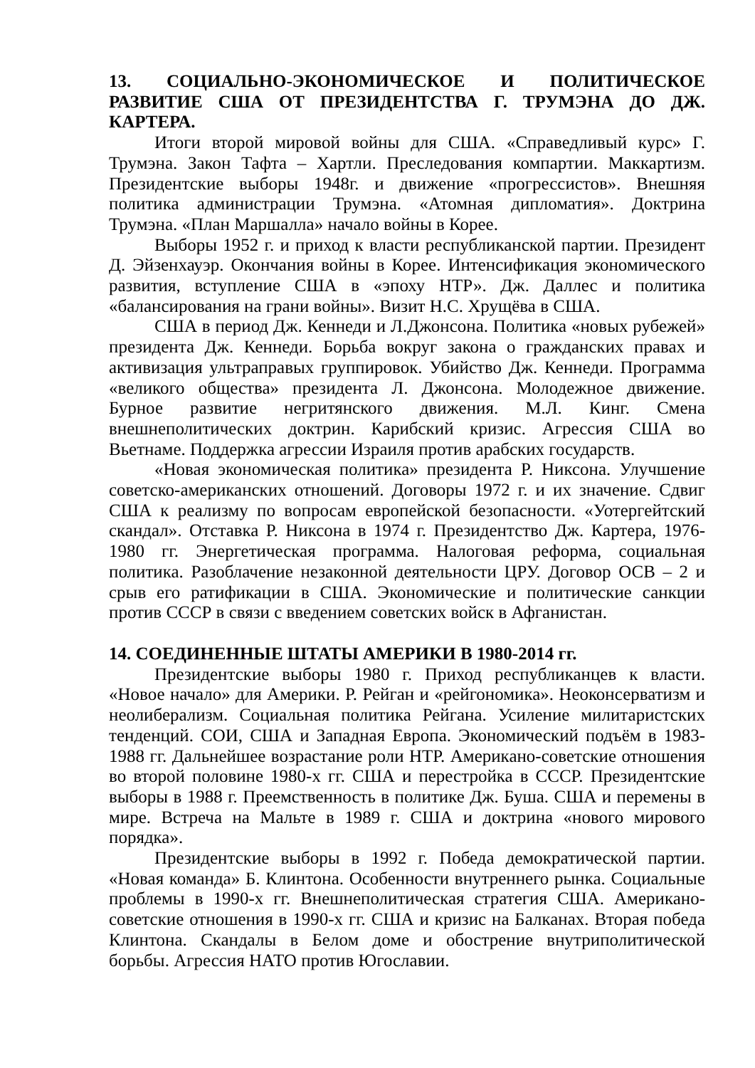13. СОЦИАЛЬНО-ЭКОНОМИЧЕСКОЕ И ПОЛИТИЧЕСКОЕ РАЗВИТИЕ США ОТ ПРЕЗИДЕНТСТВА Г. ТРУМЭНА ДО ДЖ. КАРТЕРА.
Итоги второй мировой войны для США. «Справедливый курс» Г. Трумэна. Закон Тафта – Хартли. Преследования компартии. Маккартизм. Президентские выборы 1948г. и движение «прогрессистов». Внешняя политика администрации Трумэна. «Атомная дипломатия». Доктрина Трумэна. «План Маршалла» начало войны в Корее.
Выборы 1952 г. и приход к власти республиканской партии. Президент Д. Эйзенхауэр. Окончания войны в Корее. Интенсификация экономического развития, вступление США в «эпоху НТР». Дж. Даллес и политика «балансирования на грани войны». Визит Н.С. Хрущёва в США.
США в период Дж. Кеннеди и Л.Джонсона. Политика «новых рубежей» президента Дж. Кеннеди. Борьба вокруг закона о гражданских правах и активизация ультраправых группировок. Убийство Дж. Кеннеди. Программа «великого общества» президента Л. Джонсона. Молодежное движение. Бурное развитие негритянского движения. М.Л. Кинг. Смена внешнеполитических доктрин. Карибский кризис. Агрессия США во Вьетнаме. Поддержка агрессии Израиля против арабских государств.
«Новая экономическая политика» президента Р. Никсона. Улучшение советско-американских отношений. Договоры 1972 г. и их значение. Сдвиг США к реализму по вопросам европейской безопасности. «Уотергейтский скандал». Отставка Р. Никсона в 1974 г. Президентство Дж. Картера, 1976-1980 гг. Энергетическая программа. Налоговая реформа, социальная политика. Разоблачение незаконной деятельности ЦРУ. Договор ОСВ – 2 и срыв его ратификации в США. Экономические и политические санкции против СССР в связи с введением советских войск в Афганистан.
14. СОЕДИНЕННЫЕ ШТАТЫ АМЕРИКИ В 1980-2014 гг.
Президентские выборы 1980 г. Приход республиканцев к власти. «Новое начало» для Америки. Р. Рейган и «рейгономика». Неоконсерватизм и неолиберализм. Социальная политика Рейгана. Усиление милитаристских тенденций. СОИ, США и Западная Европа. Экономический подъём в 1983-1988 гг. Дальнейшее возрастание роли НТР. Американо-советские отношения во второй половине 1980-х гг. США и перестройка в СССР. Президентские выборы в 1988 г. Преемственность в политике Дж. Буша. США и перемены в мире. Встреча на Мальте в 1989 г. США и доктрина «нового мирового порядка».
Президентские выборы в 1992 г. Победа демократической партии. «Новая команда» Б. Клинтона. Особенности внутреннего рынка. Социальные проблемы в 1990-х гг. Внешнеполитическая стратегия США. Американо-советские отношения в 1990-х гг. США и кризис на Балканах. Вторая победа Клинтона. Скандалы в Белом доме и обострение внутриполитической борьбы. Агрессия НАТО против Югославии.